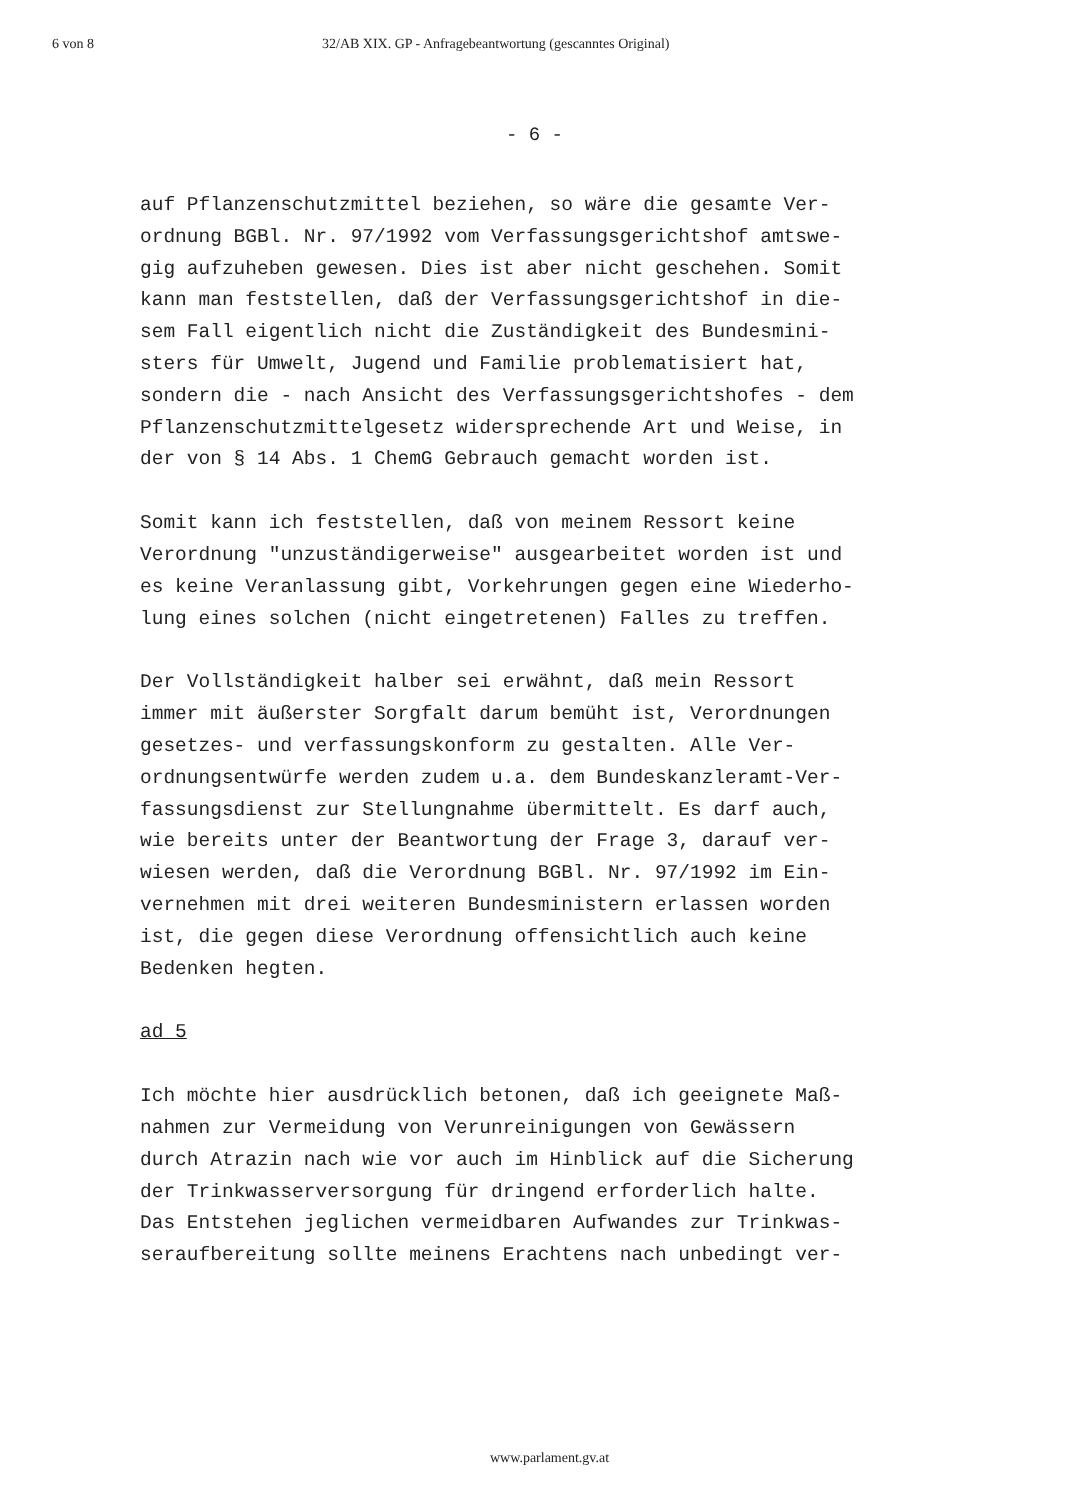6 von 8 32/AB XIX. GP - Anfragebeantwortung (gescanntes Original)
- 6 -
auf Pflanzenschutzmittel beziehen, so wäre die gesamte Ver- ordnung BGBl. Nr. 97/1992 vom Verfassungsgerichtshof amtswe- gig aufzuheben gewesen. Dies ist aber nicht geschehen. Somit kann man feststellen, daß der Verfassungsgerichtshof in die- sem Fall eigentlich nicht die Zuständigkeit des Bundesmini- sters für Umwelt, Jugend und Familie problematisiert hat, sondern die - nach Ansicht des Verfassungsgerichtshofes - dem Pflanzenschutzmittelgesetz widersprechende Art und Weise, in der von § 14 Abs. 1 ChemG Gebrauch gemacht worden ist.
Somit kann ich feststellen, daß von meinem Ressort keine Verordnung "unzuständigerweise" ausgearbeitet worden ist und es keine Veranlassung gibt, Vorkehrungen gegen eine Wiederho- lung eines solchen (nicht eingetretenen) Falles zu treffen.
Der Vollständigkeit halber sei erwähnt, daß mein Ressort immer mit äußerster Sorgfalt darum bemüht ist, Verordnungen gesetzes- und verfassungskonform zu gestalten. Alle Ver- ordnungsentwürfe werden zudem u.a. dem Bundeskanzleramt-Ver- fassungsdienst zur Stellungnahme übermittelt. Es darf auch, wie bereits unter der Beantwortung der Frage 3, darauf ver- wiesen werden, daß die Verordnung BGBl. Nr. 97/1992 im Ein- vernehmen mit drei weiteren Bundesministern erlassen worden ist, die gegen diese Verordnung offensichtlich auch keine Bedenken hegten.
ad 5
Ich möchte hier ausdrücklich betonen, daß ich geeignete Maß- nahmen zur Vermeidung von Verunreinigungen von Gewässern durch Atrazin nach wie vor auch im Hinblick auf die Sicherung der Trinkwasserversorgung für dringend erforderlich halte. Das Entstehen jeglichen vermeidbaren Aufwandes zur Trinkwas- seraufbereitung sollte meinens Erachtens nach unbedingt ver-
www.parlament.gv.at